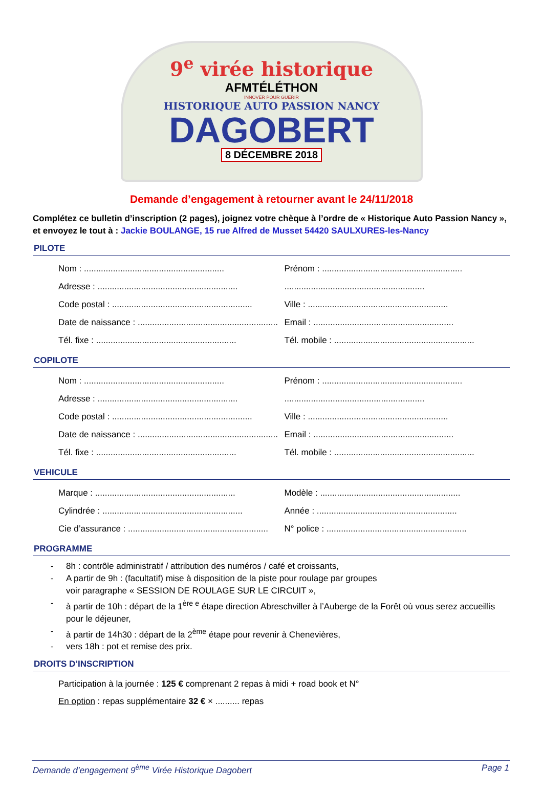9<sup>e</sup> virée historique
AFMTÉLÉTHON
INNOVER POUR GUERIR
HISTORIQUE AUTO PASSION NANCY
DAGOBERT
8 DÉCEMBRE 2018
Demande d’engagement à retourner avant le 24/11/2018
Complétez ce bulletin d’inscription (2 pages), joignez votre chèque à l’ordre de « Historique Auto Passion Nancy », et envoyez le tout à : Jackie BOULANGE, 15 rue Alfred de Musset 54420 SAULXURES-les-Nancy
PILOTE
Nom : .......................................................... Prénom : ..........................................................
Adresse : .......................................................... ..........................................................
Code postal : .......................................................... Ville : ..........................................................
Date de naissance : .......................................................... Email : ..........................................................
Tél. fixe : .......................................................... Tél. mobile : ..........................................................
COPILOTE
Nom : .......................................................... Prénom : ..........................................................
Adresse : .......................................................... ..........................................................
Code postal : .......................................................... Ville : ..........................................................
Date de naissance : .......................................................... Email : ..........................................................
Tél. fixe : .......................................................... Tél. mobile : ..........................................................
VEHICULE
Marque : .......................................................... Modèle : ..........................................................
Cylindrée : .......................................................... Année : ..........................................................
Cie d’assurance : .......................................................... N° police : ..........................................................
PROGRAMME
- 8h : contrôle administratif / attribution des numéros / café et croissants,
- A partir de 9h : (facultatif) mise à disposition de la piste pour roulage par groupes
voir paragraphe « SESSION DE ROULAGE SUR LE CIRCUIT »,
- à partir de 10h : départ de la 1<sup>ère e</sup> étape direction Abreschviller à l’Auberge de la Forêt où vous serez accueillis pour le déjeuner,
- à partir de 14h30 : départ de la 2<sup>ème</sup> étape pour revenir à Chenevières,
- vers 18h : pot et remise des prix.
DROITS D’INSCRIPTION
Participation à la journée : 125 € comprenant 2 repas à midi + road book et N°
En option : repas supplémentaire 32 € × .......... repas
Demande d’engagement 9<sup>ème</sup> Virée Historique Dagobert Page 1